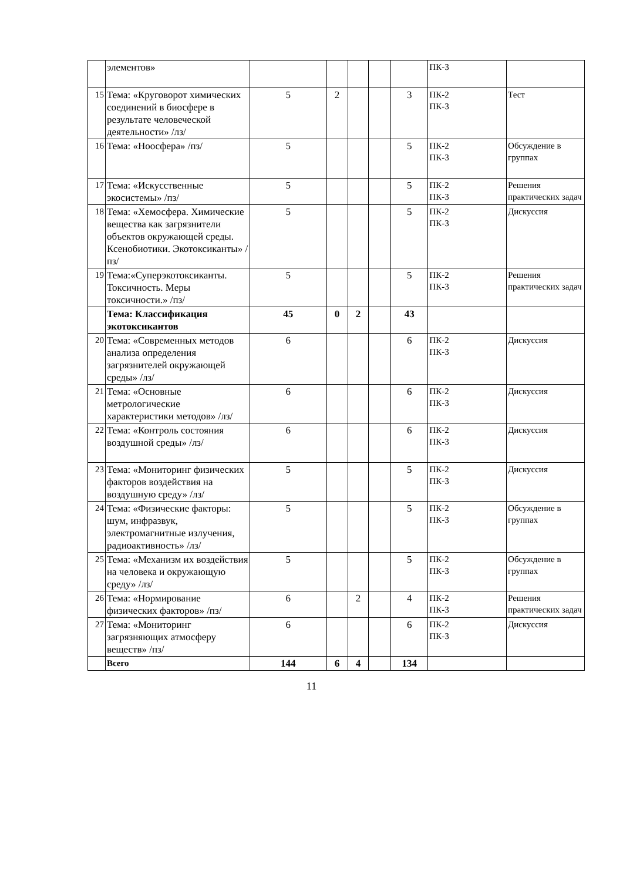| | элементов» | | | | | | ПК-3 | |
| 15 | Тема: «Круговорот химических соединений в биосфере в результате человеческой деятельности» /лз/ | 5 | 2 | | | 3 | ПК-2 ПК-3 | Тест |
| 16 | Тема: «Ноосфера» /пз/ | 5 | | | | 5 | ПК-2 ПК-3 | Обсуждение в группах |
| 17 | Тема: «Искусственные экосистемы» /пз/ | 5 | | | | 5 | ПК-2 ПК-3 | Решения практических задач |
| 18 | Тема: «Хемосфера. Химические вещества как загрязнители объектов окружающей среды. Ксенобиотики. Экотоксиканты» /пз/ | 5 | | | | 5 | ПК-2 ПК-3 | Дискуссия |
| 19 | Тема:«Суперэкотоксиканты. Токсичность. Меры токсичности.» /пз/ | 5 | | | | 5 | ПК-2 ПК-3 | Решения практических задач |
| | Тема: Классификация экотоксикантов | 45 | 0 | 2 | | 43 | | |
| 20 | Тема: «Современных методов анализа определения загрязнителей окружающей среды» /лз/ | 6 | | | | 6 | ПК-2 ПК-3 | Дискуссия |
| 21 | Тема: «Основные метрологические характеристики методов» /лз/ | 6 | | | | 6 | ПК-2 ПК-3 | Дискуссия |
| 22 | Тема: «Контроль состояния воздушной среды» /лз/ | 6 | | | | 6 | ПК-2 ПК-3 | Дискуссия |
| 23 | Тема: «Мониторинг физических факторов воздействия на воздушную среду» /лз/ | 5 | | | | 5 | ПК-2 ПК-3 | Дискуссия |
| 24 | Тема: «Физические факторы: шум, инфразвук, электромагнитные излучения, радиоактивность» /лз/ | 5 | | | | 5 | ПК-2 ПК-3 | Обсуждение в группах |
| 25 | Тема: «Механизм их воздействия на человека и окружающую среду» /лз/ | 5 | | | | 5 | ПК-2 ПК-3 | Обсуждение в группах |
| 26 | Тема: «Нормирование физических факторов» /пз/ | 6 | | 2 | | 4 | ПК-2 ПК-3 | Решения практических задач |
| 27 | Тема: «Мониторинг загрязняющих атмосферу веществ» /пз/ | 6 | | | | 6 | ПК-2 ПК-3 | Дискуссия |
| | Всего | 144 | 6 | 4 | | 134 | | |
11